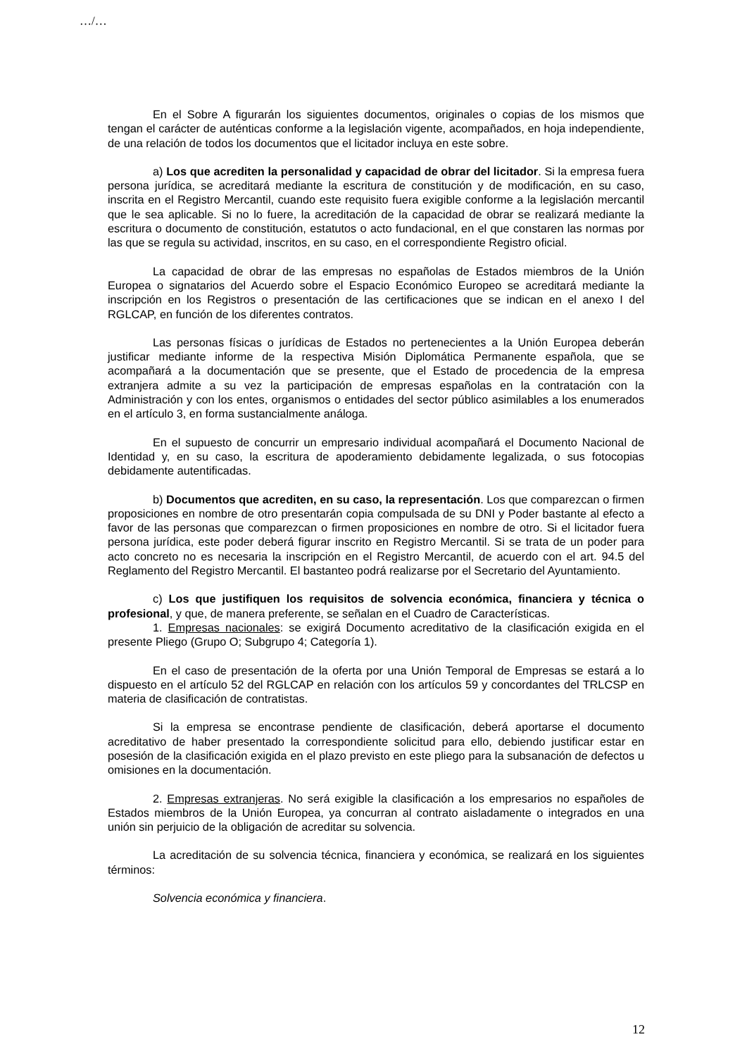…/…
En el Sobre A figurarán los siguientes documentos, originales o copias de los mismos que tengan el carácter de auténticas conforme a la legislación vigente, acompañados, en hoja independiente, de una relación de todos los documentos que el licitador incluya en este sobre.
a) Los que acrediten la personalidad y capacidad de obrar del licitador. Si la empresa fuera persona jurídica, se acreditará mediante la escritura de constitución y de modificación, en su caso, inscrita en el Registro Mercantil, cuando este requisito fuera exigible conforme a la legislación mercantil que le sea aplicable. Si no lo fuere, la acreditación de la capacidad de obrar se realizará mediante la escritura o documento de constitución, estatutos o acto fundacional, en el que constaren las normas por las que se regula su actividad, inscritos, en su caso, en el correspondiente Registro oficial.
La capacidad de obrar de las empresas no españolas de Estados miembros de la Unión Europea o signatarios del Acuerdo sobre el Espacio Económico Europeo se acreditará mediante la inscripción en los Registros o presentación de las certificaciones que se indican en el anexo I del RGLCAP, en función de los diferentes contratos.
Las personas físicas o jurídicas de Estados no pertenecientes a la Unión Europea deberán justificar mediante informe de la respectiva Misión Diplomática Permanente española, que se acompañará a la documentación que se presente, que el Estado de procedencia de la empresa extranjera admite a su vez la participación de empresas españolas en la contratación con la Administración y con los entes, organismos o entidades del sector público asimilables a los enumerados en el artículo 3, en forma sustancialmente análoga.
En el supuesto de concurrir un empresario individual acompañará el Documento Nacional de Identidad y, en su caso, la escritura de apoderamiento debidamente legalizada, o sus fotocopias debidamente autentificadas.
b) Documentos que acrediten, en su caso, la representación. Los que comparezcan o firmen proposiciones en nombre de otro presentarán copia compulsada de su DNI y Poder bastante al efecto a favor de las personas que comparezcan o firmen proposiciones en nombre de otro. Si el licitador fuera persona jurídica, este poder deberá figurar inscrito en Registro Mercantil. Si se trata de un poder para acto concreto no es necesaria la inscripción en el Registro Mercantil, de acuerdo con el art. 94.5 del Reglamento del Registro Mercantil. El bastanteo podrá realizarse por el Secretario del Ayuntamiento.
c) Los que justifiquen los requisitos de solvencia económica, financiera y técnica o profesional, y que, de manera preferente, se señalan en el Cuadro de Características.
1. Empresas nacionales: se exigirá Documento acreditativo de la clasificación exigida en el presente Pliego (Grupo O; Subgrupo 4; Categoría 1).
En el caso de presentación de la oferta por una Unión Temporal de Empresas se estará a lo dispuesto en el artículo 52 del RGLCAP en relación con los artículos 59 y concordantes del TRLCSP en materia de clasificación de contratistas.
Si la empresa se encontrase pendiente de clasificación, deberá aportarse el documento acreditativo de haber presentado la correspondiente solicitud para ello, debiendo justificar estar en posesión de la clasificación exigida en el plazo previsto en este pliego para la subsanación de defectos u omisiones en la documentación.
2. Empresas extranjeras. No será exigible la clasificación a los empresarios no españoles de Estados miembros de la Unión Europea, ya concurran al contrato aisladamente o integrados en una unión sin perjuicio de la obligación de acreditar su solvencia.
La acreditación de su solvencia técnica, financiera y económica, se realizará en los siguientes términos:
Solvencia económica y financiera.
12